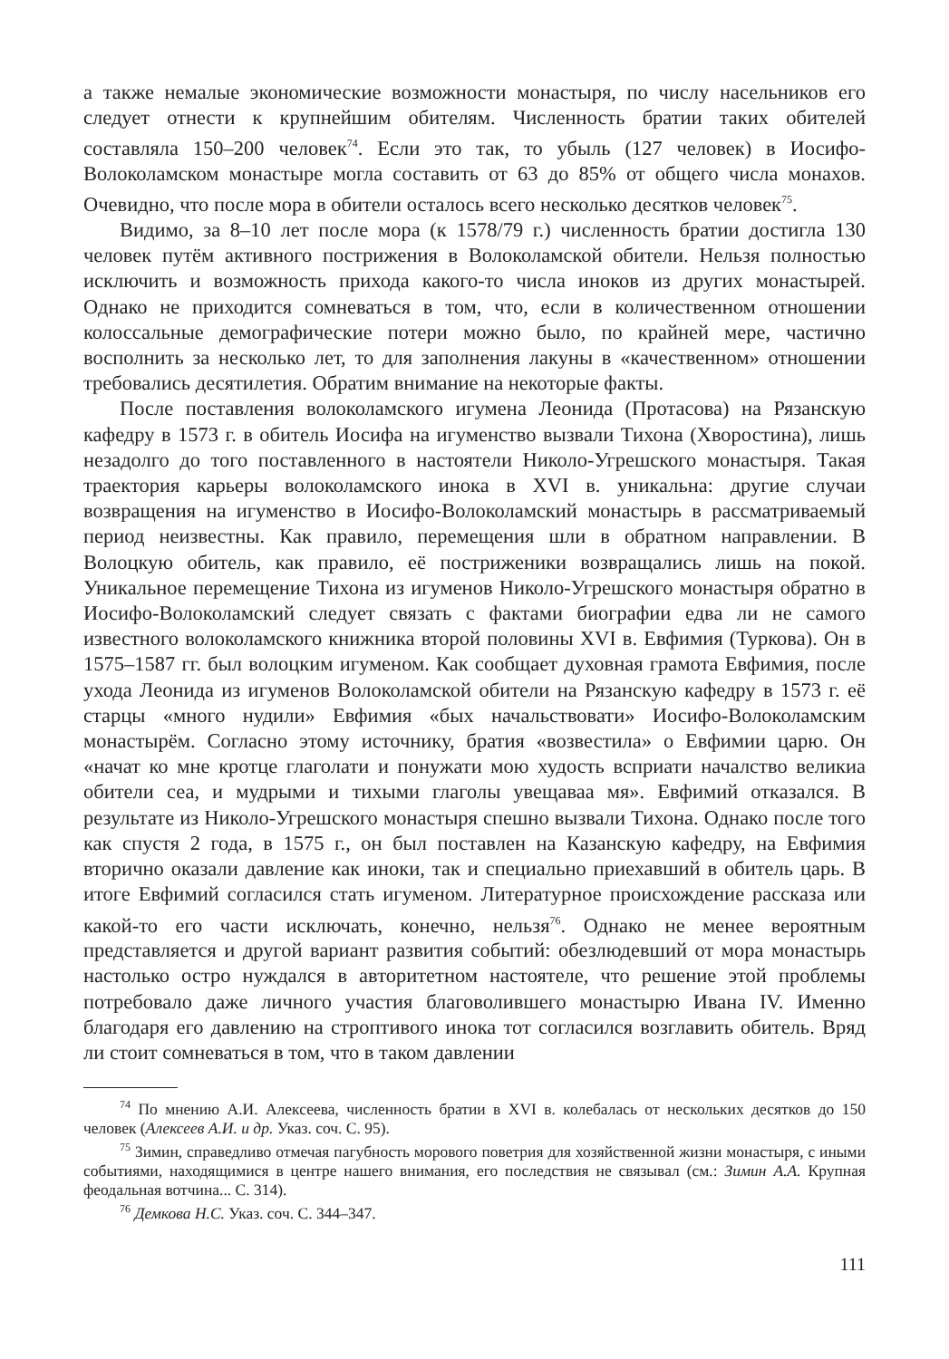а также немалые экономические возможности монастыря, по числу насельников его следует отнести к крупнейшим обителям. Численность братии таких обителей составляла 150–200 человек<sup>74</sup>. Если это так, то убыль (127 человек) в Иосифо-Волоколамском монастыре могла составить от 63 до 85% от общего числа монахов. Очевидно, что после мора в обители осталось всего несколько десятков человек<sup>75</sup>.
Видимо, за 8–10 лет после мора (к 1578/79 г.) численность братии достигла 130 человек путём активного пострижения в Волоколамской обители. Нельзя полностью исключить и возможность прихода какого-то числа иноков из других монастырей. Однако не приходится сомневаться в том, что, если в количественном отношении колоссальные демографические потери можно было, по крайней мере, частично восполнить за несколько лет, то для заполнения лакуны в «качественном» отношении требовались десятилетия. Обратим внимание на некоторые факты.
После поставления волоколамского игумена Леонида (Протасова) на Рязанскую кафедру в 1573 г. в обитель Иосифа на игуменство вызвали Тихона (Хворостина), лишь незадолго до того поставленного в настоятели Николо-Угрешского монастыря. Такая траектория карьеры волоколамского инока в XVI в. уникальна: другие случаи возвращения на игуменство в Иосифо-Волоколамский монастырь в рассматриваемый период неизвестны. Как правило, перемещения шли в обратном направлении. В Волоцкую обитель, как правило, её постриженики возвращались лишь на покой. Уникальное перемещение Тихона из игуменов Николо-Угрешского монастыря обратно в Иосифо-Волоколамский следует связать с фактами биографии едва ли не самого известного волоколамского книжника второй половины XVI в. Евфимия (Туркова). Он в 1575–1587 гг. был волоцким игуменом. Как сообщает духовная грамота Евфимия, после ухода Леонида из игуменов Волоколамской обители на Рязанскую кафедру в 1573 г. её старцы «много нудили» Евфимия «бых начальствовати» Иосифо-Волоколамским монастырём. Согласно этому источнику, братия «возвестила» о Евфимии царю. Он «начат ко мне кротце глаголати и понужати мою худость всприати началство великиа обители сеа, и мудрыми и тихыми глаголы увещаваа мя». Евфимий отказался. В результате из Николо-Угрешского монастыря спешно вызвали Тихона. Однако после того как спустя 2 года, в 1575 г., он был поставлен на Казанскую кафедру, на Евфимия вторично оказали давление как иноки, так и специально приехавший в обитель царь. В итоге Евфимий согласился стать игуменом. Литературное происхождение рассказа или какой-то его части исключать, конечно, нельзя<sup>76</sup>. Однако не менее вероятным представляется и другой вариант развития событий: обезлюдевший от мора монастырь настолько остро нуждался в авторитетном настоятеле, что решение этой проблемы потребовало даже личного участия благоволившего монастырю Ивана IV. Именно благодаря его давлению на строптивого инока тот согласился возглавить обитель. Вряд ли стоит сомневаться в том, что в таком давлении
<sup>74</sup> По мнению А.И. Алексеева, численность братии в XVI в. колебалась от нескольких десятков до 150 человек (Алексеев А.И. и др. Указ. соч. С. 95).
<sup>75</sup> Зимин, справедливо отмечая пагубность морового поветрия для хозяйственной жизни монастыря, с иными событиями, находящимися в центре нашего внимания, его последствия не связывал (см.: Зимин А.А. Крупная феодальная вотчина... С. 314).
<sup>76</sup> Демкова Н.С. Указ. соч. С. 344–347.
111